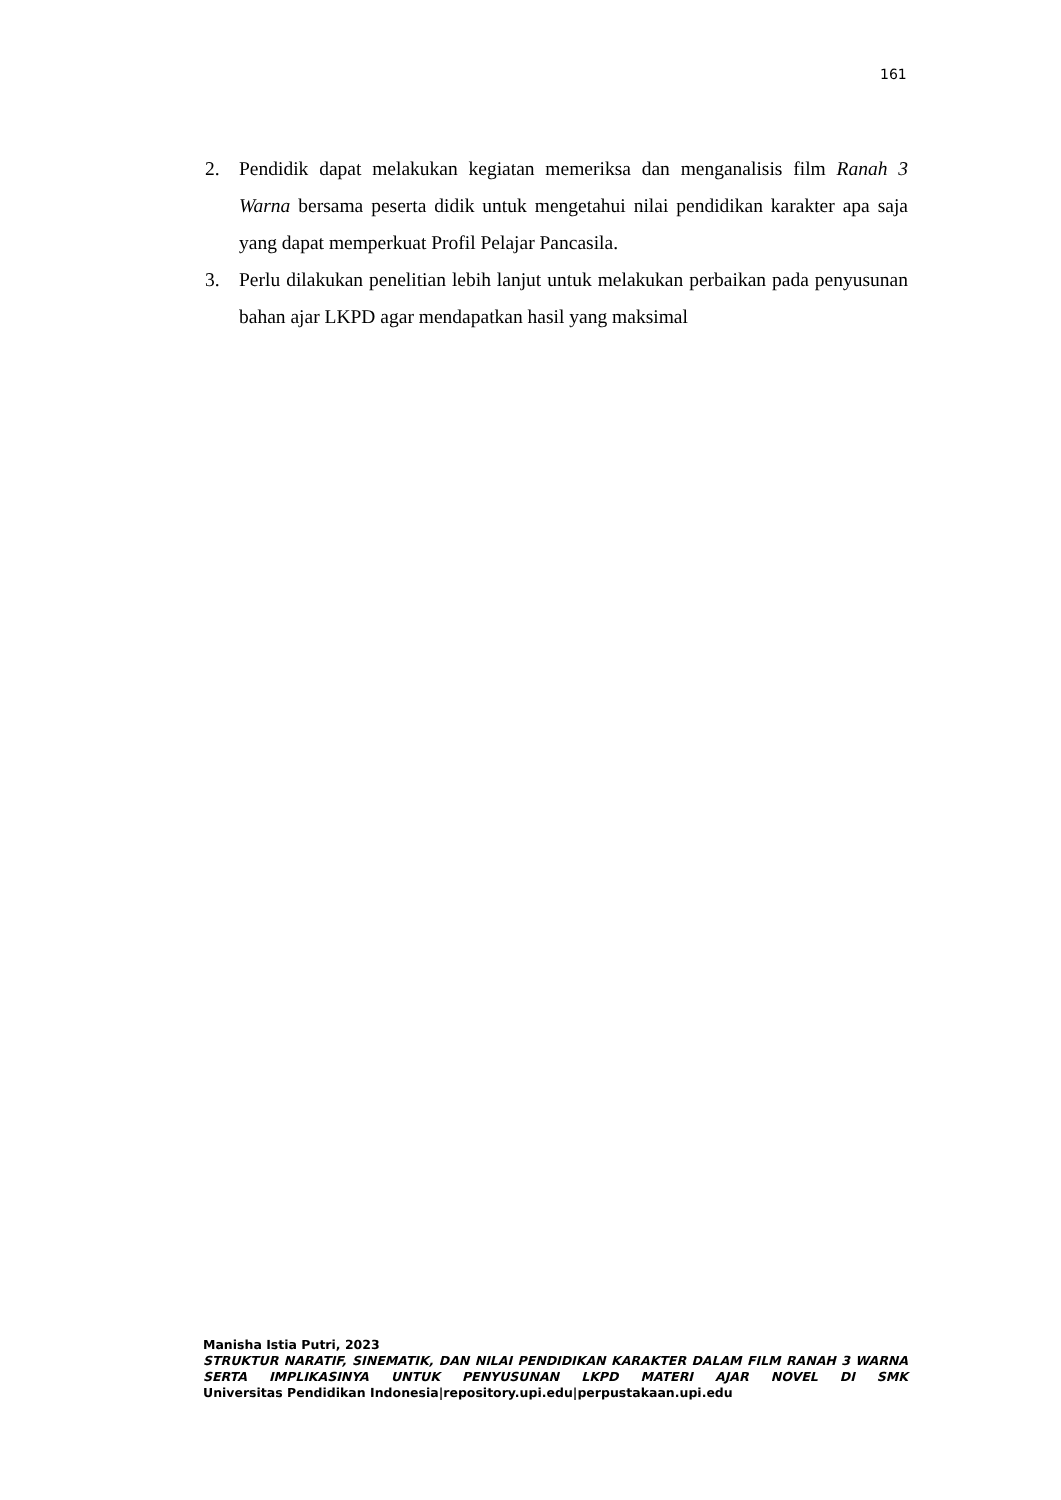161
2. Pendidik dapat melakukan kegiatan memeriksa dan menganalisis film Ranah 3 Warna bersama peserta didik untuk mengetahui nilai pendidikan karakter apa saja yang dapat memperkuat Profil Pelajar Pancasila.
3. Perlu dilakukan penelitian lebih lanjut untuk melakukan perbaikan pada penyusunan bahan ajar LKPD agar mendapatkan hasil yang maksimal
Manisha Istia Putri, 2023
STRUKTUR NARATIF, SINEMATIK, DAN NILAI PENDIDIKAN KARAKTER DALAM FILM RANAH 3 WARNA SERTA IMPLIKASINYA UNTUK PENYUSUNAN LKPD MATERI AJAR NOVEL DI SMK
Universitas Pendidikan Indonesia|repository.upi.edu|perpustakaan.upi.edu